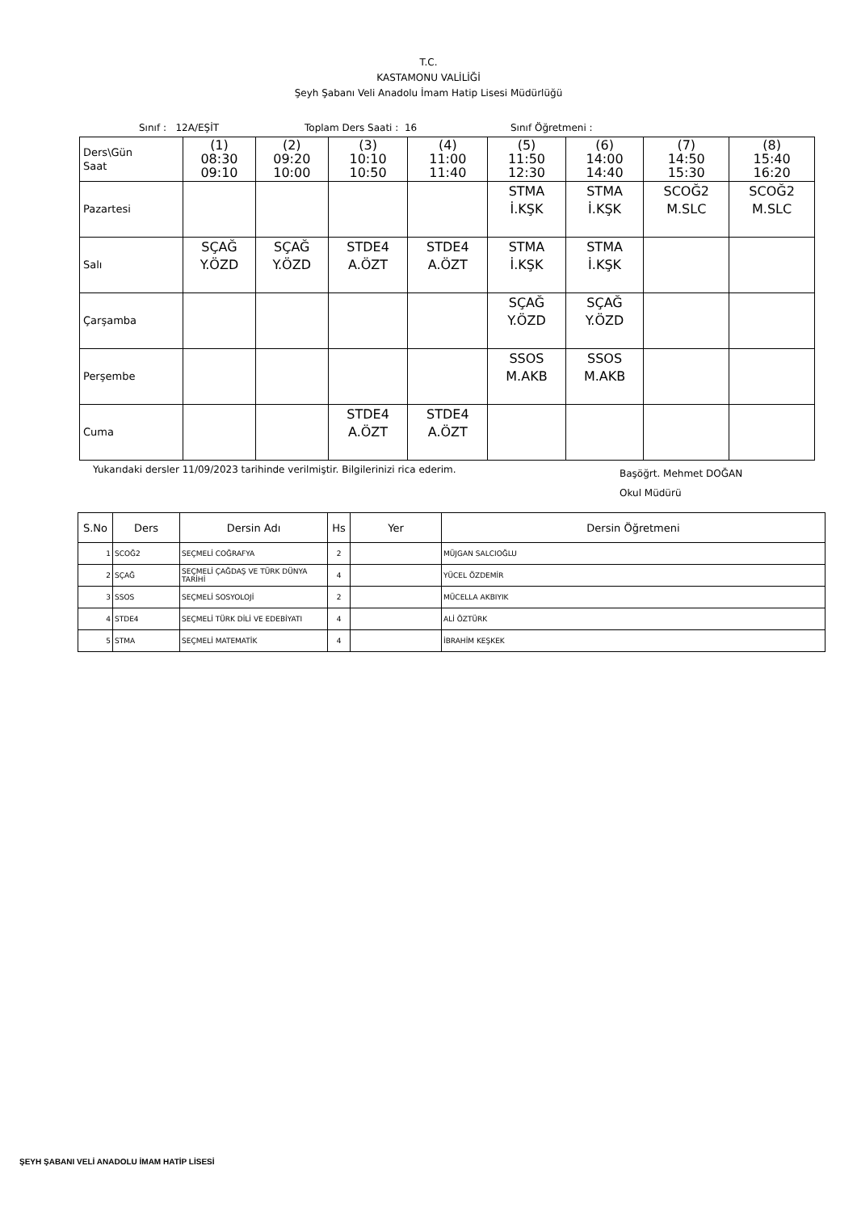T.C.
KASTAMONU VALİLİĞİ
Şeyh Şabanı Veli Anadolu İmam Hatip Lisesi Müdürlüğü
Sınıf : 12A/EŞİT Toplam Ders Saati : 16 Sınıf Öğretmeni :
| Ders\Gün Saat | (1) 08:30 09:10 | (2) 09:20 10:00 | (3) 10:10 10:50 | (4) 11:00 11:40 | (5) 11:50 12:30 | (6) 14:00 14:40 | (7) 14:50 15:30 | (8) 15:40 16:20 |
| Pazartesi | | | | | STMA İ.KŞK | STMA İ.KŞK | SCOĞ2 M.SLC | SCOĞ2 M.SLC |
| Salı | SÇAĞ Y.ÖZD | SÇAĞ Y.ÖZD | STDE4 A.ÖZT | STDE4 A.ÖZT | STMA İ.KŞK | STMA İ.KŞK | | |
| Çarşamba | | | | | SÇAĞ Y.ÖZD | SÇAĞ Y.ÖZD | | |
| Perşembe | | | | | SSOS M.AKB | SSOS M.AKB | | |
| Cuma | | | STDE4 A.ÖZT | STDE4 A.ÖZT | | | | |
Yukarıdaki dersler 11/09/2023 tarihinde verilmiştir. Bilgilerinizi rica ederim. Başöğrt. Mehmet DOĞAN
Okul Müdürü
| S.No | Ders | Dersin Adı | Hs | Yer | Dersin Öğretmeni |
| --- | --- | --- | --- | --- | --- |
| 1 | SCOĞ2 | SEÇMELİ COĞRAFYA | 2 | | MÜJGAN SALCIOĞLU |
| 2 | SÇAĞ | SEÇMELİ ÇAĞDAŞ VE TÜRK DÜNYA TARİHİ | 4 | | YÜCEL ÖZDEMİR |
| 3 | SSOS | SEÇMELİ SOSYOLOJİ | 2 | | MÜCELLA AKBIYIK |
| 4 | STDE4 | SEÇMELİ TÜRK DİLİ VE EDEBİYATI | 4 | | ALİ ÖZTÜRK |
| 5 | STMA | SEÇMELİ MATEMATİK | 4 | | İBRAHİM KEŞKEK |
ŞEYH ŞABANI VELİ ANADOLU İMAM HATİP LİSESİ